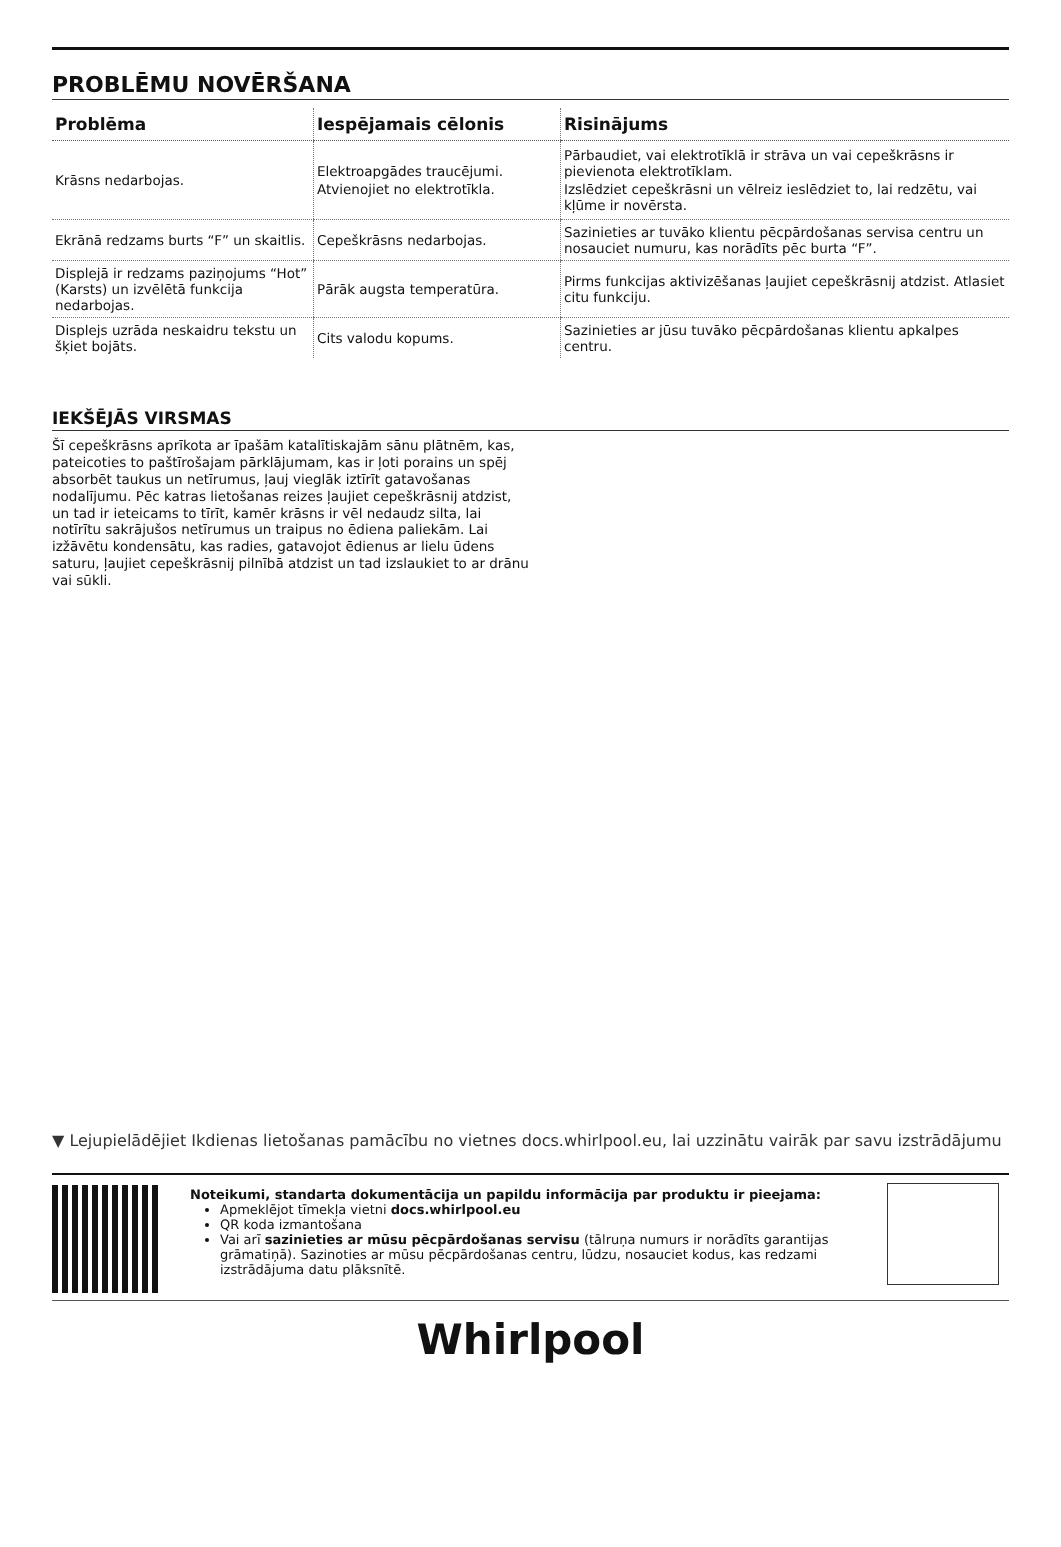PROBLĒMU NOVĒRŠANA
| Problēma | Iespējamais cēlonis | Risinājums |
| --- | --- | --- |
| Krāsns nedarbojas. | Elektroapgādes traucējumi. Atvienojiet no elektrotīkla. | Pārbaudiet, vai elektrotīklā ir strāva un vai cepeškrāsns ir pievienota elektrotīklam. Izslēdziet cepeškrāsni un vēlreiz ieslēdziet to, lai redzētu, vai kļūme ir novērsta. |
| Ekrānā redzams burts “F” un skaitlis. | Cepeškrāsns nedarbojas. | Sazinieties ar tuvāko klientu pēcpārdošanas servisa centru un nosauciet numuru, kas norādīts pēc burta “F”. |
| Displejā ir redzams paziņojums “Hot” (Karsts) un izvēlētā funkcija nedarbojas. | Pārāk augsta temperatūra. | Pirms funkcijas aktivizēšanas ļaujiet cepeškrāsnij atdzist. Atlasiet citu funkciju. |
| Displejs uzrāda neskaidru tekstu un šķiet bojāts. | Cits valodu kopums. | Sazinieties ar jūsu tuvāko pēcpārdošanas klientu apkalpes centru. |
IEKŠĒJĀS VIRSMAS
Šī cepeškrāsns aprīkota ar īpašām katalītiskajām sānu plātnēm, kas, pateicoties to paštīrošajam pārklājumam, kas ir ļoti porains un spēj absorbēt taukus un netīrumus, ļauj vieglāk iztīrīt gatavošanas nodalījumu. Pēc katras lietošanas reizes ļaujiet cepeškrāsnij atdzist, un tad ir ieteicams to tīrīt, kamēr krāsns ir vēl nedaudz silta, lai notīrītu sakrājušos netīrumus un traipus no ēdiena paliekām. Lai izžāvētu kondensātu, kas radies, gatavojot ēdienus ar lielu ūdens saturu, ļaujiet cepeškrāsnij pilnībā atdzist un tad izslaukiet to ar drānu vai sūkli.
▼ Lejupielādējiet Ikdienas lietošanas pamācību no vietnes docs.whirlpool.eu, lai uzzinātu vairāk par savu izstrādājumu
Noteikumi, standarta dokumentācija un papildu informācija par produktu ir pieejama:
Apmeklējot tīmekļa vietni docs.whirlpool.eu
QR koda izmantošana
Vai arī sazinieties ar mūsu pēcpārdošanas servisu (tālruņa numurs ir norādīts garantijas grāmatiņā). Sazinoties ar mūsu pēcpārdošanas centru, lūdzu, nosauciet kodus, kas redzami izstrādājuma datu plāksnītē.
Whirlpool